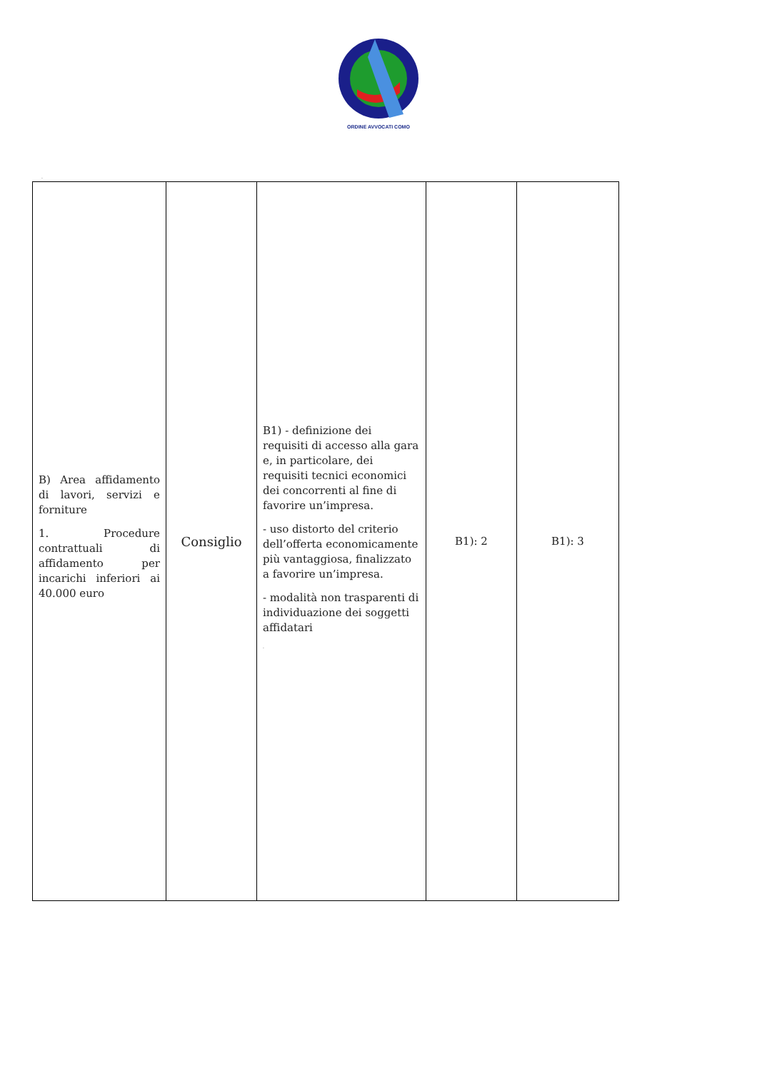ORDINE AVVOCATI COMO
.
| B) Area affidamento di lavori, servizi e forniture 1. Procedure contrattuali di affidamento per incarichi inferiori ai 40.000 euro | Consiglio | B1) - definizione dei requisiti di accesso alla gara e, in particolare, dei requisiti tecnici economici dei concorrenti al fine di favorire un’impresa. - uso distorto del criterio dell’offerta economicamente più vantaggiosa, finalizzato a favorire un’impresa. - modalità non trasparenti di individuazione dei soggetti affidatari . | B1): 2 | B1): 3 |